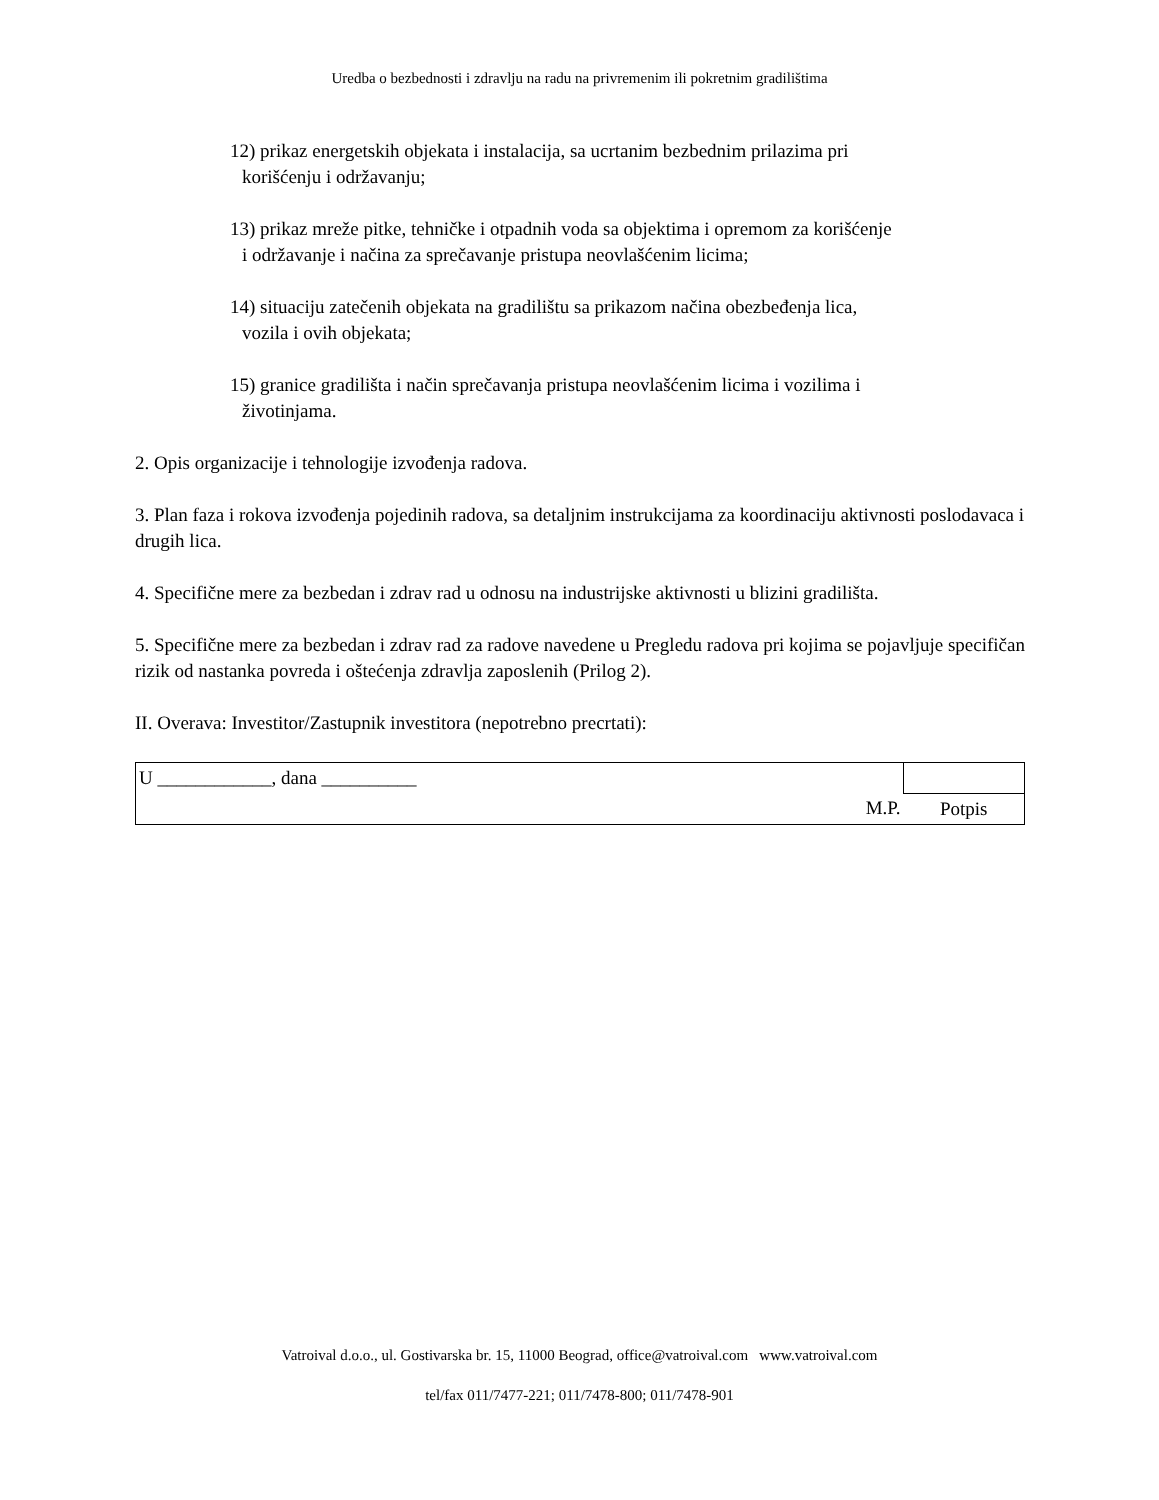Uredba o bezbednosti i zdravlju na radu na privremenim ili pokretnim gradilištima
12) prikaz energetskih objekata i instalacija, sa ucrtanim bezbednim prilazima pri
korišćenju i održavanju;
13) prikaz mreže pitke, tehničke i otpadnih voda sa objektima i opremom za korišćenje
i održavanje i načina za sprečavanje pristupa neovlašćenim licima;
14) situaciju zatečenih objekata na gradilištu sa prikazom načina obezbeđenja lica,
vozila i ovih objekata;
15) granice gradilišta i način sprečavanja pristupa neovlašćenim licima i vozilima i
životinjama.
2. Opis organizacije i tehnologije izvođenja radova.
3. Plan faza i rokova izvođenja pojedinih radova, sa detaljnim instrukcijama za koordinaciju aktivnosti poslodavaca i drugih lica.
4. Specifične mere za bezbedan i zdrav rad u odnosu na industrijske aktivnosti u blizini gradilišta.
5. Specifične mere za bezbedan i zdrav rad za radove navedene u Pregledu radova pri kojima se pojavljuje specifičan rizik od nastanka povreda i oštećenja zdravlja zaposlenih (Prilog 2).
II. Overava: Investitor/Zastupnik investitora (nepotrebno precrtati):
| U ____________, dana __________ | | |
| | M.P. | Potpis |
Vatroival d.o.o., ul. Gostivarska br. 15, 11000 Beograd, office@vatroival.com www.vatroival.com
tel/fax 011/7477-221; 011/7478-800; 011/7478-901